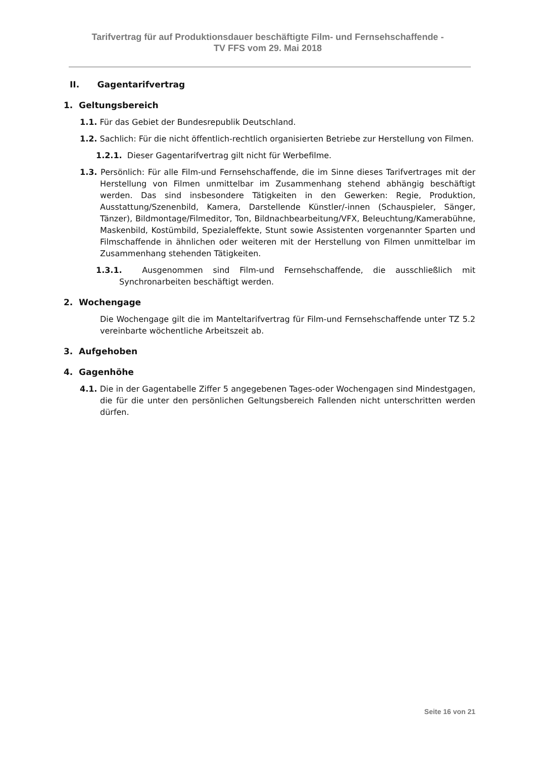Tarifvertrag für auf Produktionsdauer beschäftigte Film- und Fernsehschaffende -
TV FFS vom 29. Mai 2018
II. Gagentarifvertrag
1. Geltungsbereich
1.1. Für das Gebiet der Bundesrepublik Deutschland.
1.2. Sachlich: Für die nicht öffentlich-rechtlich organisierten Betriebe zur Herstellung von Filmen.
1.2.1. Dieser Gagentarifvertrag gilt nicht für Werbefilme.
1.3. Persönlich: Für alle Film-und Fernsehschaffende, die im Sinne dieses Tarifvertrages mit der Herstellung von Filmen unmittelbar im Zusammenhang stehend abhängig beschäftigt werden. Das sind insbesondere Tätigkeiten in den Gewerken: Regie, Produktion, Ausstattung/Szenenbild, Kamera, Darstellende Künstler/-innen (Schauspieler, Sänger, Tänzer), Bildmontage/Filmeditor, Ton, Bildnachbearbeitung/VFX, Beleuchtung/Kamerabühne, Maskenbild, Kostümbild, Spezialeffekte, Stunt sowie Assistenten vorgenannter Sparten und Filmschaffende in ähnlichen oder weiteren mit der Herstellung von Filmen unmittelbar im Zusammenhang stehenden Tätigkeiten.
1.3.1. Ausgenommen sind Film-und Fernsehschaffende, die ausschließlich mit Synchronarbeiten beschäftigt werden.
2. Wochengage
Die Wochengage gilt die im Manteltarifvertrag für Film-und Fernsehschaffende unter TZ 5.2 vereinbarte wöchentliche Arbeitszeit ab.
3. Aufgehoben
4. Gagenhöhe
4.1. Die in der Gagentabelle Ziffer 5 angegebenen Tages-oder Wochengagen sind Mindestgagen, die für die unter den persönlichen Geltungsbereich Fallenden nicht unterschritten werden dürfen.
Seite 16 von 21